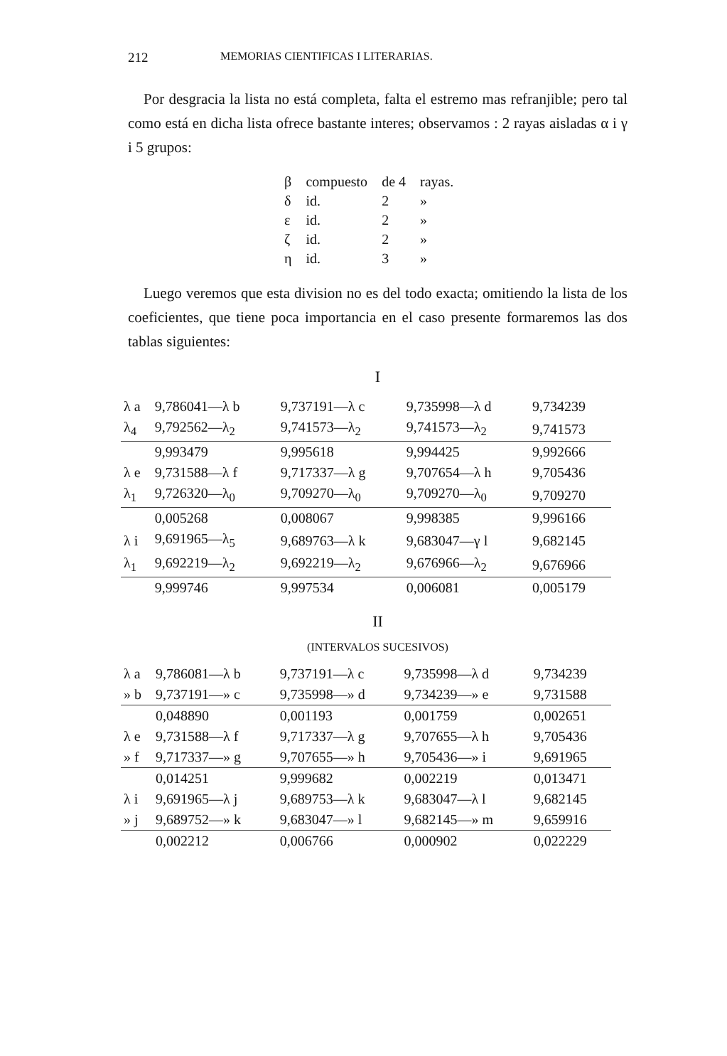212 MEMORIAS CIENTIFICAS I LITERARIAS.
Por desgracia la lista no está completa, falta el estremo mas refranjible; pero tal como está en dicha lista ofrece bastante interes; observamos : 2 rayas aisladas α i γ i 5 grupos:
| β | compuesto | de 4 | rayas. |
| δ | id. | 2 | » |
| ε | id. | 2 | » |
| ζ | id. | 2 | » |
| η | id. | 3 | » |
Luego veremos que esta division no es del todo exacta; omitiendo la lista de los coeficientes, que tiene poca importancia en el caso presente formaremos las dos tablas siguientes:
I
| λ a | 9,786041—λ b | 9,737191—λ c | 9,735998—λ d | 9,734239 |
| λ<sub>4</sub> | 9,792562—λ<sub>2</sub> | 9,741573—λ<sub>2</sub> | 9,741573—λ<sub>2</sub> | 9,741573 |
| | 9,993479 | 9,995618 | 9,994425 | 9,992666 |
| λ e | 9,731588—λ f | 9,717337—λ g | 9,707654—λ h | 9,705436 |
| λ<sub>1</sub> | 9,726320—λ<sub>0</sub> | 9,709270—λ<sub>0</sub> | 9,709270—λ<sub>0</sub> | 9,709270 |
| | 0,005268 | 0,008067 | 9,998385 | 9,996166 |
| λ i | 9,691965—λ<sub>5</sub> | 9,689763—λ k | 9,683047—γ l | 9,682145 |
| λ<sub>1</sub> | 9,692219—λ<sub>2</sub> | 9,692219—λ<sub>2</sub> | 9,676966—λ<sub>2</sub> | 9,676966 |
| | 9,999746 | 9,997534 | 0,006081 | 0,005179 |
II
(INTERVALOS SUCESIVOS)
| λ a | 9,786081—λ b | 9,737191—λ c | 9,735998—λ d | 9,734239 |
| » b | 9,737191—» c | 9,735998—» d | 9,734239—» e | 9,731588 |
| | 0,048890 | 0,001193 | 0,001759 | 0,002651 |
| λ e | 9,731588—λ f | 9,717337—λ g | 9,707655—λ h | 9,705436 |
| » f | 9,717337—» g | 9,707655—» h | 9,705436—» i | 9,691965 |
| | 0,014251 | 9,999682 | 0,002219 | 0,013471 |
| λ i | 9,691965—λ j | 9,689753—λ k | 9,683047—λ l | 9,682145 |
| » j | 9,689752—» k | 9,683047—» l | 9,682145—» m | 9,659916 |
| | 0,002212 | 0,006766 | 0,000902 | 0,022229 |